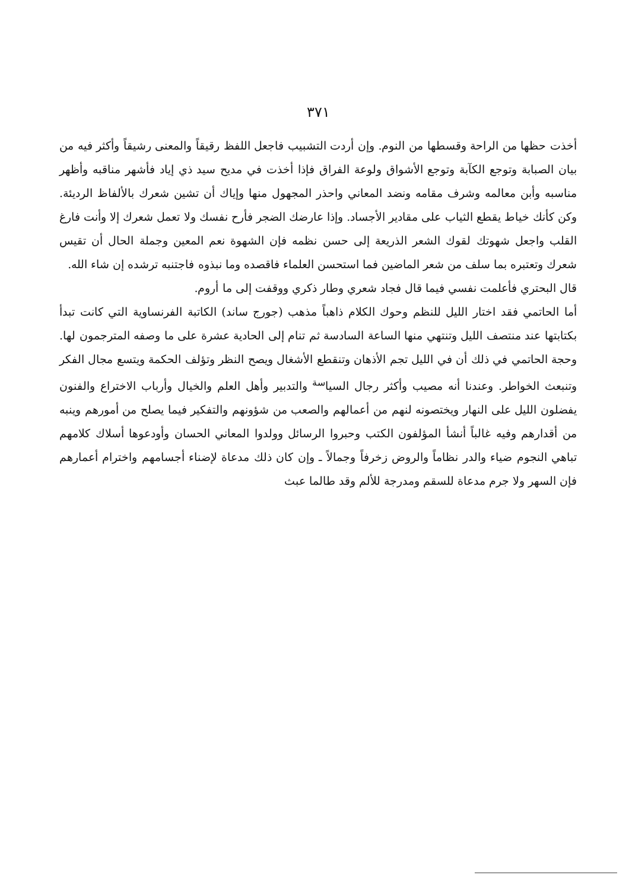٣٧١
أخذت حظها من الراحة وقسطها من النوم. وإن أردت التشبيب فاجعل اللفظ رقيقاً والمعنى رشيقاً وأكثر فيه من بيان الصبابة وتوجع الكآبة وتوجع الأشواق ولوعة الفراق فإذا أخذت في مديح سيد ذي إياد فأشهر مناقبه وأظهر مناسبه وأبن معالمه وشرف مقامه ونضد المعاني واحذر المجهول منها وإياك أن تشين شعرك بالألفاظ الرديئة. وكن كأنك خياط يقطع الثياب على مقادير الأجساد. وإذا عارضك الضجر فأرح نفسك ولا تعمل شعرك إلا وأنت فارغ القلب واجعل شهوتك لقوك الشعر الذريعة إلى حسن نظمه فإن الشهوة نعم المعين وجملة الحال أن تقيس شعرك وتعتبره بما سلف من شعر الماضين فما استحسن العلماء فاقصده وما نبذوه فاجتنبه ترشده إن شاء الله.
قال البحتري فأعلمت نفسي فيما قال فجاد شعري وطار ذكري ووقفت إلى ما أروم.
أما الحاتمي فقد اختار الليل للنظم وحوك الكلام ذاهباً مذهب (جورج ساند) الكاتبة الفرنساوية التي كانت تبدأ بكتابتها عند منتصف الليل وتنتهي منها الساعة السادسة ثم تنام إلى الحادية عشرة على ما وصفه المترجمون لها. وحجة الحاتمي في ذلك أن في الليل تجم الأذهان وتنقطع الأشغال ويصح النظر وتؤلف الحكمة ويتسع مجال الفكر وتنبعث الخواطر. وعندنا أنه مصيب وأكثر رجال السيا<sup>سة</sup> والتدبير وأهل العلم والخيال وأرباب الاختراع والفنون يفضلون الليل على النهار ويختصونه لنهم من أعمالهم والصعب من شؤونهم والتفكير فيما يصلح من أمورهم وينبه من أقدارهم وفيه غالباً أنشأ المؤلفون الكتب وحبروا الرسائل وولدوا المعاني الحسان وأودعوها أسلاك كلامهم تباهي النجوم ضياء والدر نظاماً والروض زخرفاً وجمالاً ـ وإن كان ذلك مدعاة لإضناء أجسامهم واخترام أعمارهم فإن السهر ولا جرم مدعاة للسقم ومدرجة للألم وقد طالما عبث